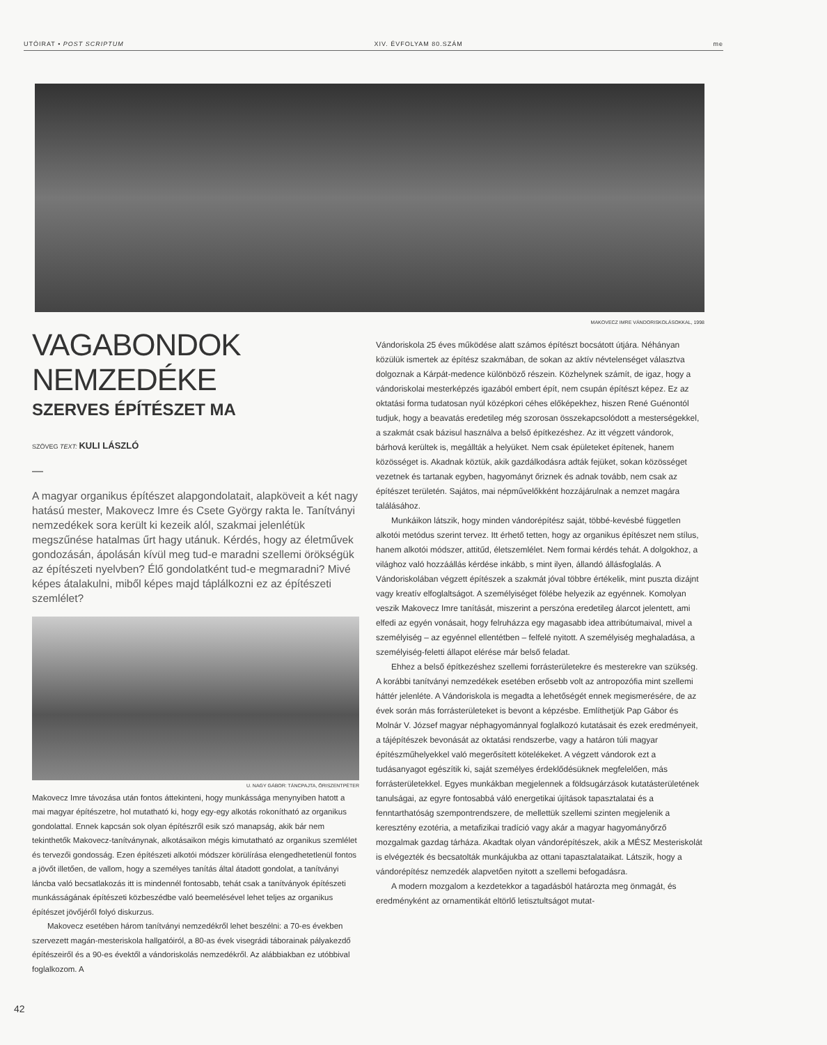UTÓIRAT • POST SCRIPTUM XIV. ÉVFOLYAM 80.SZÁM me
MAKOVECZ IMRE VÁNDORISKOLÁSOKKAL, 1998
VAGABONDOK NEMZEDÉKE
SZERVES ÉPÍTÉSZET MA
SZÖVEG TEXT: KULI LÁSZLÓ
—
A magyar organikus építészet alapgondolatait, alapköveit a két nagy hatású mester, Makovecz Imre és Csete György rakta le. Tanítványi nemzedékek sora került ki kezeik alól, szakmai jelenlétük megszűnése hatalmas űrt hagy utánuk. Kérdés, hogy az életművek gondozásán, ápolásán kívül meg tud-e maradni szellemi örökségük az építészeti nyelvben? Élő gondolatként tud-e megmaradni? Mivé képes átalakulni, miből képes majd táplálkozni ez az építészeti szemlélet?
U. NAGY GÁBOR: TÁNCPAJTA, ŐRISZENTPÉTER
Makovecz Imre távozása után fontos áttekinteni, hogy munkássága menynyiben hatott a mai magyar építészetre, hol mutatható ki, hogy egy-egy alkotás rokonítható az organikus gondolattal. Ennek kapcsán sok olyan építészről esik szó manapság, akik bár nem tekinthetők Makovecz-tanítványnak, alkotásaikon mégis kimutatható az organikus szemlélet és tervezői gondosság. Ezen építészeti alkotói módszer körülírása elengedhetetlenül fontos a jövőt illetően, de vallom, hogy a személyes tanítás által átadott gondolat, a tanítványi láncba való becsatlakozás itt is mindennél fontosabb, tehát csak a tanítványok építészeti munkásságának építészeti közbeszédbe való beemelésével lehet teljes az organikus építészet jövőjéről folyó diskurzus.
Makovecz esetében három tanítványi nemzedékről lehet beszélni: a 70-es években szervezett magán-mesteriskola hallgatóiról, a 80-as évek visegrádi táborainak pályakezdő építészeiről és a 90-es évektől a vándoriskolás nemzedékről. Az alábbiakban ez utóbbival foglalkozom. A
Vándoriskola 25 éves működése alatt számos építészt bocsátott útjára. Néhányan közülük ismertek az építész szakmában, de sokan az aktív névtelenséget választva dolgoznak a Kárpát-medence különböző részein. Közhelynek számít, de igaz, hogy a vándoriskolai mesterképzés igazából embert épít, nem csupán építészt képez. Ez az oktatási forma tudatosan nyúl középkori céhes előképekhez, hiszen René Guénontól tudjuk, hogy a beavatás eredetileg még szorosan összekapcsolódott a mesterségekkel, a szakmát csak bázisul használva a belső építkezéshez. Az itt végzett vándorok, bárhová kerültek is, megállták a helyüket. Nem csak épületeket építenek, hanem közösséget is. Akadnak köztük, akik gazdálkodásra adták fejüket, sokan közösséget vezetnek és tartanak egyben, hagyományt őriznek és adnak tovább, nem csak az építészet területén. Sajátos, mai népművelőkként hozzájárulnak a nemzet magára találásához.
Munkáikon látszik, hogy minden vándorépítész saját, többé-kevésbé független alkotói metódus szerint tervez. Itt érhető tetten, hogy az organikus építészet nem stílus, hanem alkotói módszer, attitűd, életszemlélet. Nem formai kérdés tehát. A dolgokhoz, a világhoz való hozzáállás kérdése inkább, s mint ilyen, állandó állásfoglalás. A Vándoriskolában végzett építészek a szakmát jóval többre értékelik, mint puszta dizájnt vagy kreatív elfoglaltságot. A személyiséget fölébe helyezik az egyénnek. Komolyan veszik Makovecz Imre tanítását, miszerint a perszóna eredetileg álarcot jelentett, ami elfedi az egyén vonásait, hogy felruházza egy magasabb idea attribútumaival, mivel a személyiség – az egyénnel ellentétben – felfelé nyitott. A személyiség meghaladása, a személyiség-feletti állapot elérése már belső feladat.
Ehhez a belső építkezéshez szellemi forrásterületekre és mesterekre van szükség. A korábbi tanítványi nemzedékek esetében erősebb volt az antropozófia mint szellemi háttér jelenléte. A Vándoriskola is megadta a lehetőségét ennek megismerésére, de az évek során más forrásterületeket is bevont a képzésbe. Említhetjük Pap Gábor és Molnár V. József magyar néphagyománnyal foglalkozó kutatásait és ezek eredményeit, a tájépítészek bevonását az oktatási rendszerbe, vagy a határon túli magyar építészműhelyekkel való megerősített kötelékeket. A végzett vándorok ezt a tudásanyagot egészítik ki, saját személyes érdeklődésüknek megfelelően, más forrásterületekkel. Egyes munkákban megjelennek a földsugárzások kutatásterületének tanulságai, az egyre fontosabbá váló energetikai újítások tapasztalatai és a fenntarthatóság szempontrendszere, de mellettük szellemi szinten megjelenik a keresztény ezotéria, a metafizikai tradíció vagy akár a magyar hagyományőrző mozgalmak gazdag tárháza. Akadtak olyan vándorépítészek, akik a MÉSZ Mesteriskolát is elvégezték és becsatolták munkájukba az ottani tapasztalataikat. Látszik, hogy a vándorépítész nemzedék alapvetően nyitott a szellemi befogadásra.
A modern mozgalom a kezdetekkor a tagadásból határozta meg önmagát, és eredményként az ornamentikát eltörlő letisztultságot mutat-
42